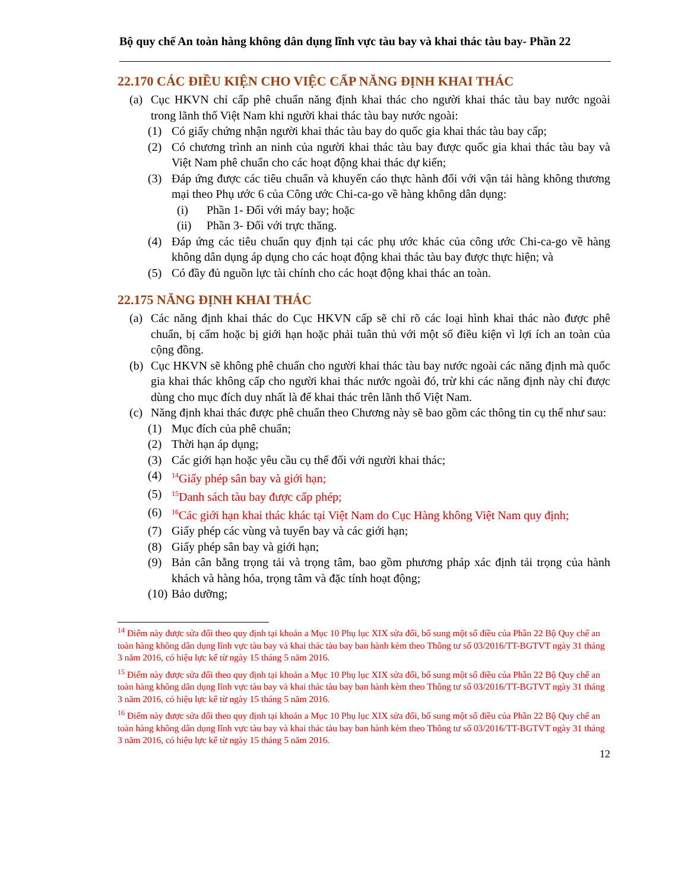Bộ quy chế An toàn hàng không dân dụng lĩnh vực tàu bay và khai thác tàu bay- Phần 22
22.170 CÁC ĐIỀU KIỆN CHO VIỆC CẤP NĂNG ĐỊNH KHAI THÁC
(a) Cục HKVN chỉ cấp phê chuẩn năng định khai thác cho người khai thác tàu bay nước ngoài trong lãnh thổ Việt Nam khi người khai thác tàu bay nước ngoài:
(1) Có giấy chứng nhận người khai thác tàu bay do quốc gia khai thác tàu bay cấp;
(2) Có chương trình an ninh của người khai thác tàu bay được quốc gia khai thác tàu bay và Việt Nam phê chuẩn cho các hoạt động khai thác dự kiến;
(3) Đáp ứng được các tiêu chuẩn và khuyến cáo thực hành đối với vận tải hàng không thương mại theo Phụ ước 6 của Công ước Chi-ca-go về hàng không dân dụng:
(i) Phần 1- Đối với máy bay; hoặc
(ii) Phần 3- Đối với trực thăng.
(4) Đáp ứng các tiêu chuẩn quy định tại các phụ ước khác của công ước Chi-ca-go về hàng không dân dụng áp dụng cho các hoạt động khai thác tàu bay được thực hiện; và
(5) Có đầy đủ nguồn lực tài chính cho các hoạt động khai thác an toàn.
22.175 NĂNG ĐỊNH KHAI THÁC
(a) Các năng định khai thác do Cục HKVN cấp sẽ chỉ rõ các loại hình khai thác nào được phê chuẩn, bị cấm hoặc bị giới hạn hoặc phải tuân thủ với một số điều kiện vì lợi ích an toàn của cộng đồng.
(b) Cục HKVN sẽ không phê chuẩn cho người khai thác tàu bay nước ngoài các năng định mà quốc gia khai thác không cấp cho người khai thác nước ngoài đó, trừ khi các năng định này chỉ được dùng cho mục đích duy nhất là để khai thác trên lãnh thổ Việt Nam.
(c) Năng định khai thác được phê chuẩn theo Chương này sẽ bao gồm các thông tin cụ thể như sau:
(1) Mục đích của phê chuẩn;
(2) Thời hạn áp dụng;
(3) Các giới hạn hoặc yêu cầu cụ thể đối với người khai thác;
(4) <sup>14</sup>Giấy phép sân bay và giới hạn;
(5) <sup>15</sup>Danh sách tàu bay được cấp phép;
(6) <sup>16</sup>Các giới hạn khai thác khác tại Việt Nam do Cục Hàng không Việt Nam quy định;
(7) Giấy phép các vùng và tuyến bay và các giới hạn;
(8) Giấy phép sân bay và giới hạn;
(9) Bản cân bằng trọng tải và trọng tâm, bao gồm phương pháp xác định tải trọng của hành khách và hàng hóa, trọng tâm và đặc tính hoạt động;
(10) Bảo dưỡng;
<sup>14</sup> Điểm này được sửa đổi theo quy định tại khoản a Mục 10 Phụ lục XIX sửa đổi, bổ sung một số điều của Phần 22 Bộ Quy chế an toàn hàng không dân dụng lĩnh vực tàu bay và khai thác tàu bay ban hành kèm theo Thông tư số 03/2016/TT-BGTVT ngày 31 tháng 3 năm 2016, có hiệu lực kể từ ngày 15 tháng 5 năm 2016.
<sup>15</sup> Điểm này được sửa đổi theo quy định tại khoản a Mục 10 Phụ lục XIX sửa đổi, bổ sung một số điều của Phần 22 Bộ Quy chế an toàn hàng không dân dụng lĩnh vực tàu bay và khai thác tàu bay ban hành kèm theo Thông tư số 03/2016/TT-BGTVT ngày 31 tháng 3 năm 2016, có hiệu lực kể từ ngày 15 tháng 5 năm 2016.
<sup>16</sup> Điểm này được sửa đổi theo quy định tại khoản a Mục 10 Phụ lục XIX sửa đổi, bổ sung một số điều của Phần 22 Bộ Quy chế an toàn hàng không dân dụng lĩnh vực tàu bay và khai thác tàu bay ban hành kèm theo Thông tư số 03/2016/TT-BGTVT ngày 31 tháng 3 năm 2016, có hiệu lực kể từ ngày 15 tháng 5 năm 2016.
12